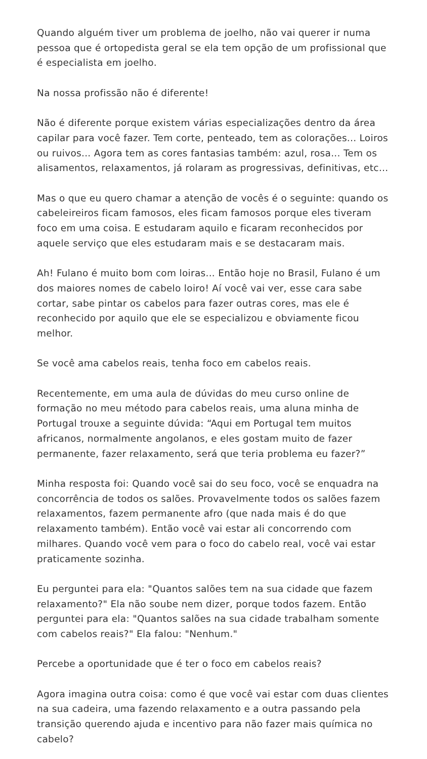Quando alguém tiver um problema de joelho, não vai querer ir numa pessoa que é ortopedista geral se ela tem opção de um profissional que é especialista em joelho.
Na nossa profissão não é diferente!
Não é diferente porque existem várias especializações dentro da área capilar para você fazer. Tem corte, penteado, tem as colorações... Loiros ou ruivos... Agora tem as cores fantasias também: azul, rosa... Tem os alisamentos, relaxamentos, já rolaram as progressivas, definitivas, etc…
Mas o que eu quero chamar a atenção de vocês é o seguinte: quando os cabeleireiros ficam famosos, eles ficam famosos porque eles tiveram foco em uma coisa. E estudaram aquilo e ficaram reconhecidos por aquele serviço que eles estudaram mais e se destacaram mais.
Ah! Fulano é muito bom com loiras... Então hoje no Brasil, Fulano é um dos maiores nomes de cabelo loiro! Aí você vai ver, esse cara sabe cortar, sabe pintar os cabelos para fazer outras cores, mas ele é reconhecido por aquilo que ele se especializou e obviamente ficou melhor.
Se você ama cabelos reais, tenha foco em cabelos reais.
Recentemente, em uma aula de dúvidas do meu curso online de formação no meu método para cabelos reais, uma aluna minha de Portugal trouxe a seguinte dúvida: “Aqui em Portugal tem muitos africanos, normalmente angolanos, e eles gostam muito de fazer permanente, fazer relaxamento, será que teria problema eu fazer?”
Minha resposta foi: Quando você sai do seu foco, você se enquadra na concorrência de todos os salões. Provavelmente todos os salões fazem relaxamentos, fazem permanente afro (que nada mais é do que relaxamento também). Então você vai estar ali concorrendo com milhares. Quando você vem para o foco do cabelo real, você vai estar praticamente sozinha.
Eu perguntei para ela: "Quantos salões tem na sua cidade que fazem relaxamento?" Ela não soube nem dizer, porque todos fazem. Então perguntei para ela: "Quantos salões na sua cidade trabalham somente com cabelos reais?" Ela falou: "Nenhum."
Percebe a oportunidade que é ter o foco em cabelos reais?
Agora imagina outra coisa: como é que você vai estar com duas clientes na sua cadeira, uma fazendo relaxamento e a outra passando pela transição querendo ajuda e incentivo para não fazer mais química no cabelo?